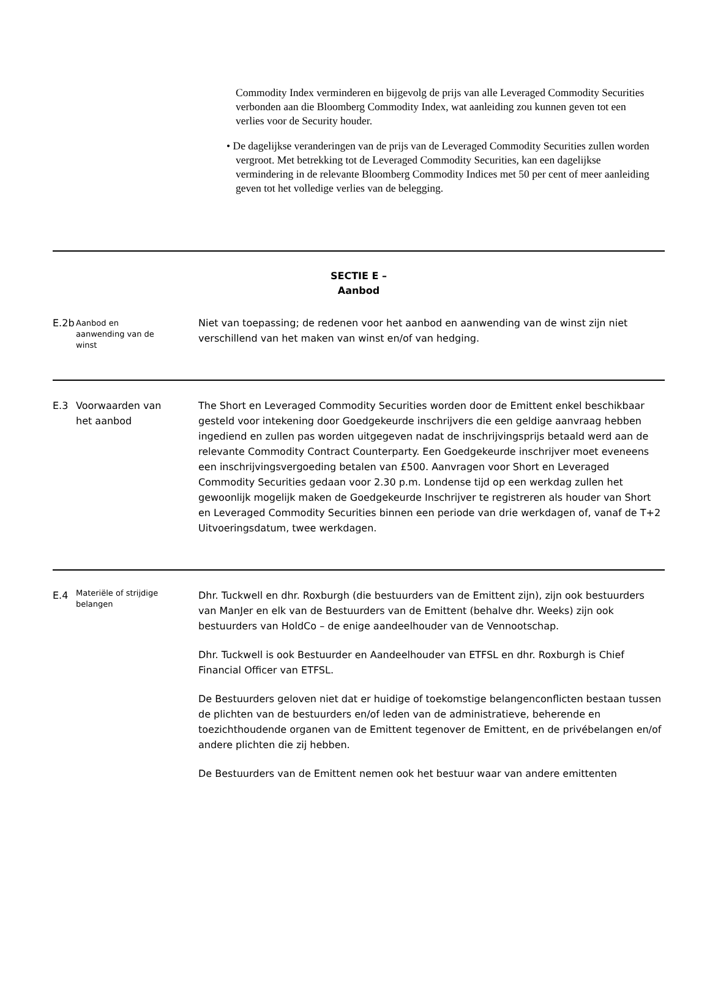Commodity Index verminderen en bijgevolg de prijs van alle Leveraged Commodity Securities verbonden aan die Bloomberg Commodity Index, wat aanleiding zou kunnen geven tot een verlies voor de Security houder.
• De dagelijkse veranderingen van de prijs van de Leveraged Commodity Securities zullen worden vergroot. Met betrekking tot de Leveraged Commodity Securities, kan een dagelijkse vermindering in de relevante Bloomberg Commodity Indices met 50 per cent of meer aanleiding geven tot het volledige verlies van de belegging.
| SECTIE E – Aanbod | | |
| E.2b | Aanbod en aanwending van de winst | Niet van toepassing; de redenen voor het aanbod en aanwending van de winst zijn niet verschillend van het maken van winst en/of van hedging. |
| E.3 | Voorwaarden van het aanbod | The Short en Leveraged Commodity Securities worden door de Emittent enkel beschikbaar gesteld voor intekening door Goedgekeurde inschrijvers die een geldige aanvraag hebben ingediend en zullen pas worden uitgegeven nadat de inschrijvingsprijs betaald werd aan de relevante Commodity Contract Counterparty. Een Goedgekeurde inschrijver moet eveneens een inschrijvingsvergoeding betalen van £500. Aanvragen voor Short en Leveraged Commodity Securities gedaan voor 2.30 p.m. Londense tijd op een werkdag zullen het gewoonlijk mogelijk maken de Goedgekeurde Inschrijver te registreren als houder van Short en Leveraged Commodity Securities binnen een periode van drie werkdagen of, vanaf de T+2 Uitvoeringsdatum, twee werkdagen. |
| E.4 | Materiële of strijdige belangen | Dhr. Tuckwell en dhr. Roxburgh (die bestuurders van de Emittent zijn), zijn ook bestuurders van ManJer en elk van de Bestuurders van de Emittent (behalve dhr. Weeks) zijn ook bestuurders van HoldCo – de enige aandeelhouder van de Vennootschap. Dhr. Tuckwell is ook Bestuurder en Aandeelhouder van ETFSL en dhr. Roxburgh is Chief Financial Officer van ETFSL. De Bestuurders geloven niet dat er huidige of toekomstige belangenconflicten bestaan tussen de plichten van de bestuurders en/of leden van de administratieve, beherende en toezichthoudende organen van de Emittent tegenover de Emittent, en de privébelangen en/of andere plichten die zij hebben. De Bestuurders van de Emittent nemen ook het bestuur waar van andere emittenten |